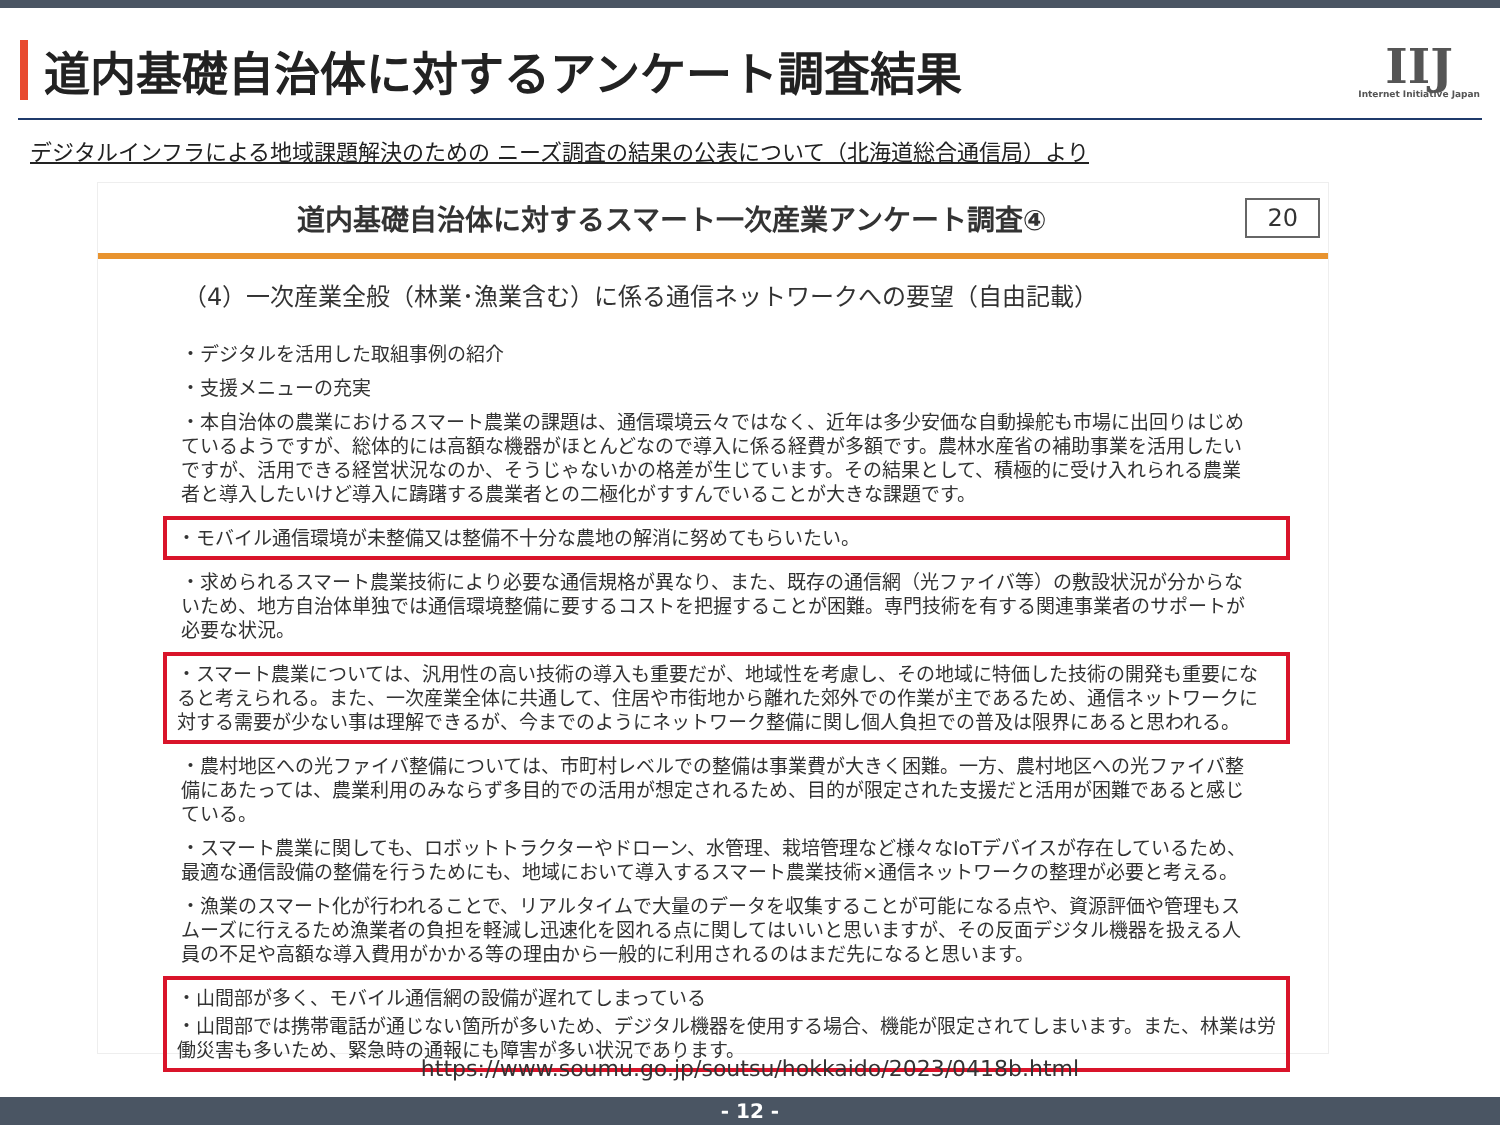道内基礎自治体に対するアンケート調査結果
IIJ
Internet Initiative Japan
デジタルインフラによる地域課題解決のための ニーズ調査の結果の公表について（北海道総合通信局）より
道内基礎自治体に対するスマート一次産業アンケート調査④
20
（4）一次産業全般（林業･漁業含む）に係る通信ネットワークへの要望（自由記載）
・デジタルを活用した取組事例の紹介
・支援メニューの充実
・本自治体の農業におけるスマート農業の課題は、通信環境云々ではなく、近年は多少安価な自動操舵も市場に出回りはじめているようですが、総体的には高額な機器がほとんどなので導入に係る経費が多額です。農林水産省の補助事業を活用したいですが、活用できる経営状況なのか、そうじゃないかの格差が生じています。その結果として、積極的に受け入れられる農業者と導入したいけど導入に躊躇する農業者との二極化がすすんでいることが大きな課題です。
・モバイル通信環境が未整備又は整備不十分な農地の解消に努めてもらいたい。
・求められるスマート農業技術により必要な通信規格が異なり、また、既存の通信網（光ファイバ等）の敷設状況が分からないため、地方自治体単独では通信環境整備に要するコストを把握することが困難。専門技術を有する関連事業者のサポートが必要な状況。
・スマート農業については、汎用性の高い技術の導入も重要だが、地域性を考慮し、その地域に特価した技術の開発も重要になると考えられる。また、一次産業全体に共通して、住居や市街地から離れた郊外での作業が主であるため、通信ネットワークに対する需要が少ない事は理解できるが、今までのようにネットワーク整備に関し個人負担での普及は限界にあると思われる。
・農村地区への光ファイバ整備については、市町村レベルでの整備は事業費が大きく困難。一方、農村地区への光ファイバ整備にあたっては、農業利用のみならず多目的での活用が想定されるため、目的が限定された支援だと活用が困難であると感じている。
・スマート農業に関しても、ロボットトラクターやドローン、水管理、栽培管理など様々なIoTデバイスが存在しているため、最適な通信設備の整備を行うためにも、地域において導入するスマート農業技術×通信ネットワークの整理が必要と考える。
・漁業のスマート化が行われることで、リアルタイムで大量のデータを収集することが可能になる点や、資源評価や管理もスムーズに行えるため漁業者の負担を軽減し迅速化を図れる点に関してはいいと思いますが、その反面デジタル機器を扱える人員の不足や高額な導入費用がかかる等の理由から一般的に利用されるのはまだ先になると思います。
・山間部が多く、モバイル通信網の設備が遅れてしまっている
・山間部では携帯電話が通じない箇所が多いため、デジタル機器を使用する場合、機能が限定されてしまいます。また、林業は労働災害も多いため、緊急時の通報にも障害が多い状況であります。
https://www.soumu.go.jp/soutsu/hokkaido/2023/0418b.html
- 12 -